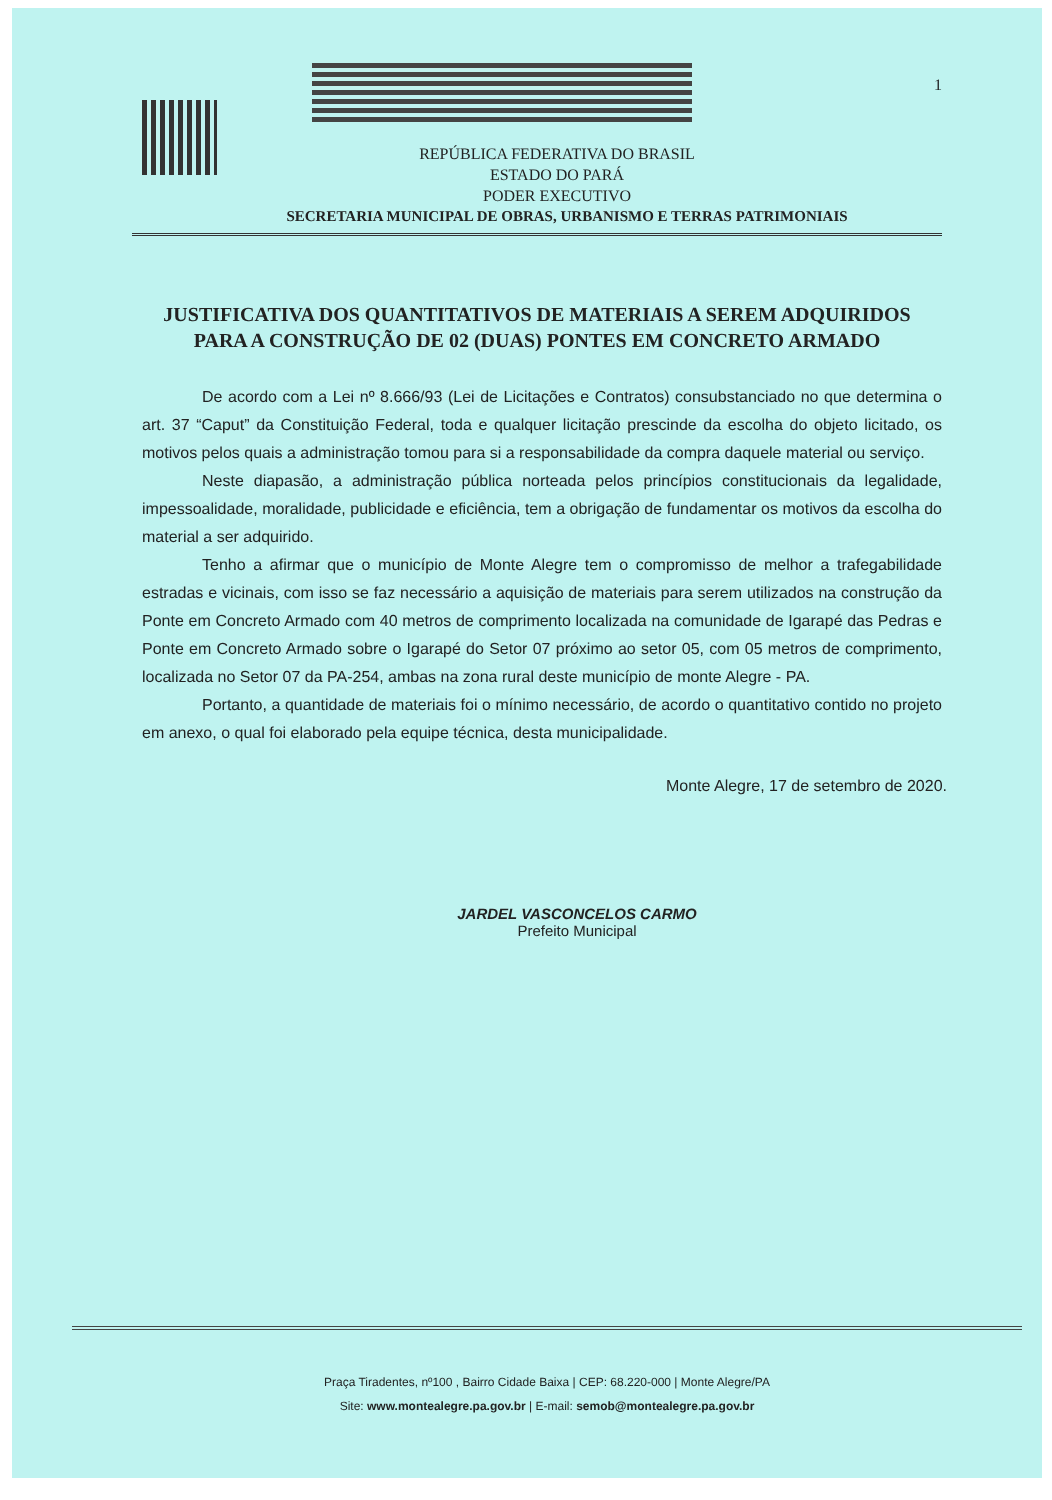1
REPÚBLICA FEDERATIVA DO BRASIL
ESTADO DO PARÁ
PODER EXECUTIVO
SECRETARIA MUNICIPAL DE OBRAS, URBANISMO E TERRAS PATRIMONIAIS
JUSTIFICATIVA DOS QUANTITATIVOS DE MATERIAIS A SEREM ADQUIRIDOS PARA A CONSTRUÇÃO DE 02 (DUAS) PONTES EM CONCRETO ARMADO
De acordo com a Lei nº 8.666/93 (Lei de Licitações e Contratos) consubstanciado no que determina o art. 37 “Caput” da Constituição Federal, toda e qualquer licitação prescinde da escolha do objeto licitado, os motivos pelos quais a administração tomou para si a responsabilidade da compra daquele material ou serviço.
Neste diapasão, a administração pública norteada pelos princípios constitucionais da legalidade, impessoalidade, moralidade, publicidade e eficiência, tem a obrigação de fundamentar os motivos da escolha do material a ser adquirido.
Tenho a afirmar que o município de Monte Alegre tem o compromisso de melhor a trafegabilidade estradas e vicinais, com isso se faz necessário a aquisição de materiais para serem utilizados na construção da Ponte em Concreto Armado com 40 metros de comprimento localizada na comunidade de Igarapé das Pedras e Ponte em Concreto Armado sobre o Igarapé do Setor 07 próximo ao setor 05, com 05 metros de comprimento, localizada no Setor 07 da PA-254, ambas na zona rural deste município de monte Alegre - PA.
Portanto, a quantidade de materiais foi o mínimo necessário, de acordo o quantitativo contido no projeto em anexo, o qual foi elaborado pela equipe técnica, desta municipalidade.
Monte Alegre, 17 de setembro de 2020.
JARDEL VASCONCELOS CARMO
Prefeito Municipal
Praça Tiradentes, nº100 , Bairro Cidade Baixa | CEP: 68.220-000 | Monte Alegre/PA
Site: www.montealegre.pa.gov.br | E-mail: semob@montealegre.pa.gov.br